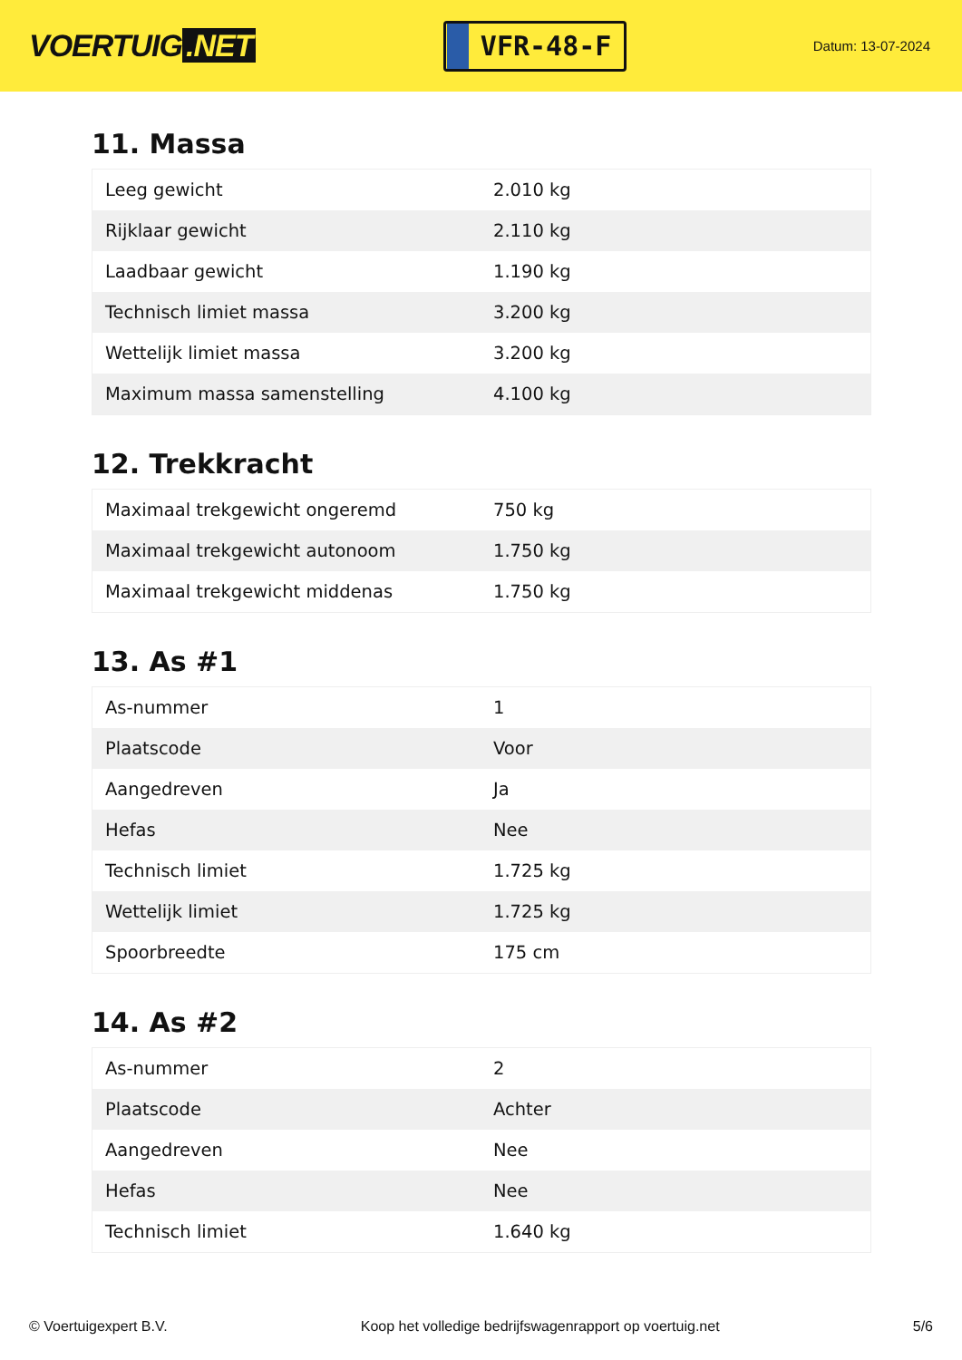VOERTUIG.NET
VFR-48-F
Datum: 13-07-2024
11. Massa
| Leeg gewicht | 2.010 kg |
| Rijklaar gewicht | 2.110 kg |
| Laadbaar gewicht | 1.190 kg |
| Technisch limiet massa | 3.200 kg |
| Wettelijk limiet massa | 3.200 kg |
| Maximum massa samenstelling | 4.100 kg |
12. Trekkracht
| Maximaal trekgewicht ongeremd | 750 kg |
| Maximaal trekgewicht autonoom | 1.750 kg |
| Maximaal trekgewicht middenas | 1.750 kg |
13. As #1
| As-nummer | 1 |
| Plaatscode | Voor |
| Aangedreven | Ja |
| Hefas | Nee |
| Technisch limiet | 1.725 kg |
| Wettelijk limiet | 1.725 kg |
| Spoorbreedte | 175 cm |
14. As #2
| As-nummer | 2 |
| Plaatscode | Achter |
| Aangedreven | Nee |
| Hefas | Nee |
| Technisch limiet | 1.640 kg |
© Voertuigexpert B.V. Koop het volledige bedrijfswagenrapport op voertuig.net 5/6